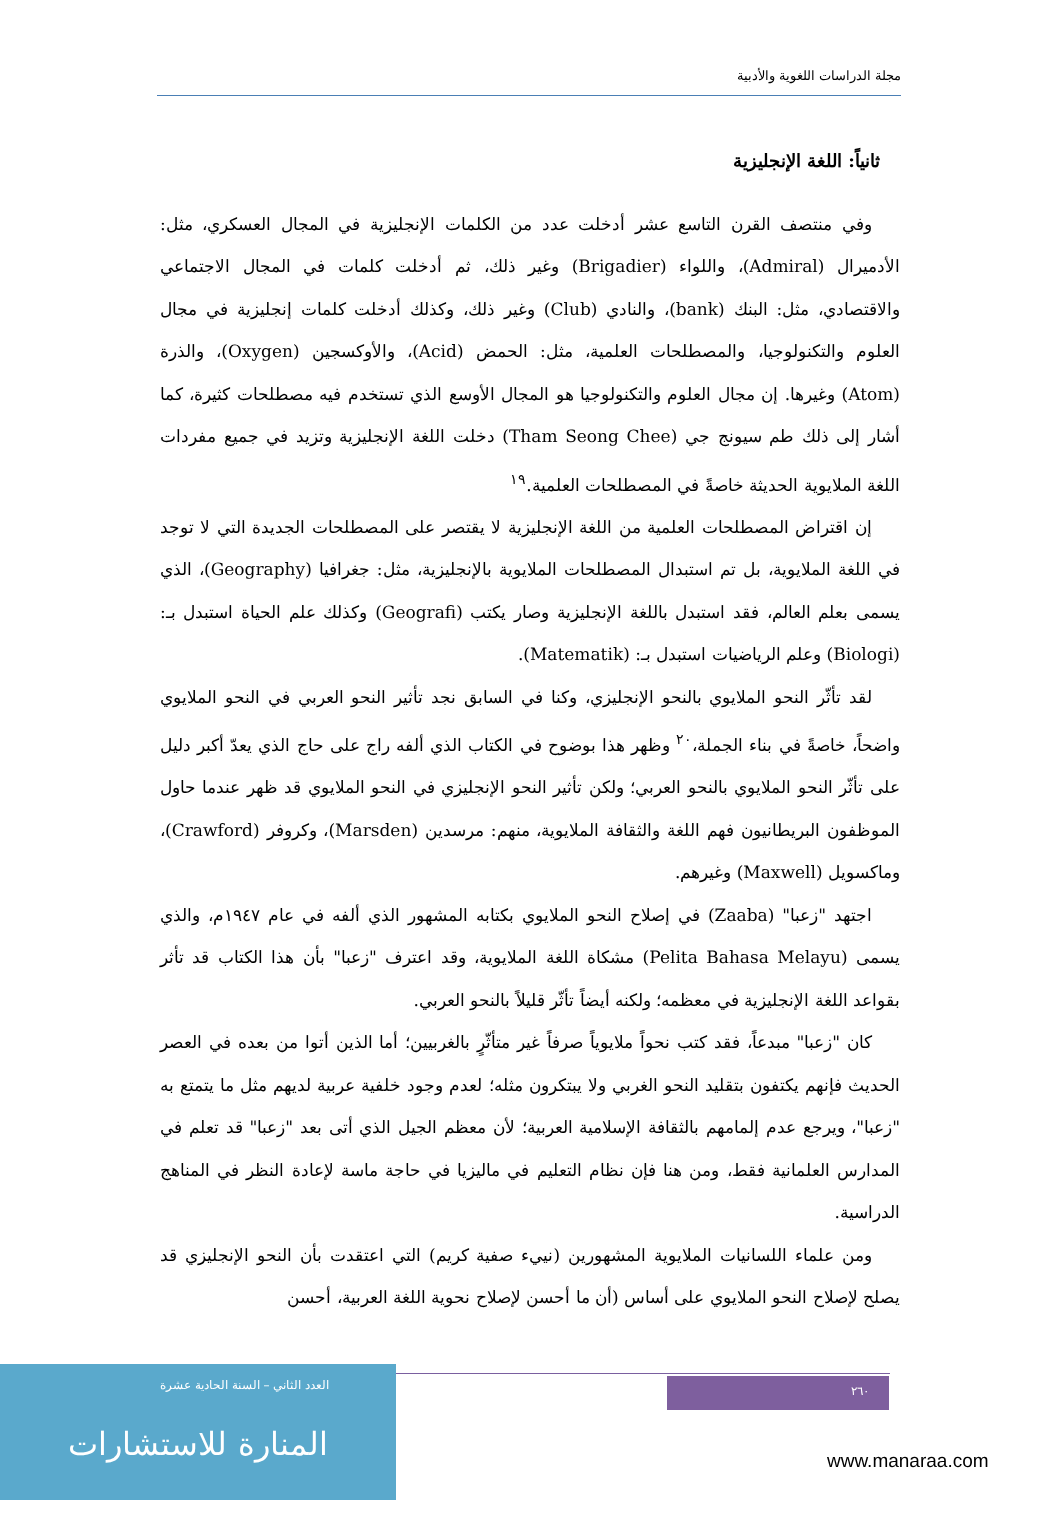مجلة الدراسات اللغوية والأدبية
ثانياً: اللغة الإنجليزية
وفي منتصف القرن التاسع عشر أدخلت عدد من الكلمات الإنجليزية في المجال العسكري، مثل: الأدميرال (Admiral)، واللواء (Brigadier) وغير ذلك، ثم أدخلت كلمات في المجال الاجتماعي والاقتصادي، مثل: البنك (bank)، والنادي (Club) وغير ذلك، وكذلك أدخلت كلمات إنجليزية في مجال العلوم والتكنولوجيا، والمصطلحات العلمية، مثل: الحمض (Acid)، والأوكسجين (Oxygen)، والذرة (Atom) وغيرها. إن مجال العلوم والتكنولوجيا هو المجال الأوسع الذي تستخدم فيه مصطلحات كثيرة، كما أشار إلى ذلك طم سيونج جي (Tham Seong Chee) دخلت اللغة الإنجليزية وتزيد في جميع مفردات اللغة الملايوية الحديثة خاصةً في المصطلحات العلمية.<sup>١٩</sup>
إن اقتراض المصطلحات العلمية من اللغة الإنجليزية لا يقتصر على المصطلحات الجديدة التي لا توجد في اللغة الملايوية، بل تم استبدال المصطلحات الملايوية بالإنجليزية، مثل: جغرافيا (Geography)، الذي يسمى بعلم العالم، فقد استبدل باللغة الإنجليزية وصار يكتب (Geografi) وكذلك علم الحياة استبدل بـ: (Biologi) وعلم الرياضيات استبدل بـ: (Matematik).
لقد تأثّر النحو الملايوي بالنحو الإنجليزي، وكنا في السابق نجد تأثير النحو العربي في النحو الملايوي واضحاً، خاصةً في بناء الجملة،<sup>٢٠</sup> وظهر هذا بوضوح في الكتاب الذي ألفه راج على حاج الذي يعدّ أكبر دليل على تأثّر النحو الملايوي بالنحو العربي؛ ولكن تأثير النحو الإنجليزي في النحو الملايوي قد ظهر عندما حاول الموظفون البريطانيون فهم اللغة والثقافة الملايوية، منهم: مرسدين (Marsden)، وكروفر (Crawford)، وماكسويل (Maxwell) وغيرهم.
اجتهد "زعبا" (Zaaba) في إصلاح النحو الملايوي بكتابه المشهور الذي ألفه في عام ١٩٤٧م، والذي يسمى (Pelita Bahasa Melayu) مشكاة اللغة الملايوية، وقد اعترف "زعبا" بأن هذا الكتاب قد تأثر بقواعد اللغة الإنجليزية في معظمه؛ ولكنه أيضاً تأثّر قليلاً بالنحو العربي.
كان "زعبا" مبدعاً، فقد كتب نحواً ملايوياً صرفاً غير متأثّرٍ بالغربيين؛ أما الذين أتوا من بعده في العصر الحديث فإنهم يكتفون بتقليد النحو الغربي ولا يبتكرون مثله؛ لعدم وجود خلفية عربية لديهم مثل ما يتمتع به "زعبا"، ويرجع عدم إلمامهم بالثقافة الإسلامية العربية؛ لأن معظم الجيل الذي أتى بعد "زعبا" قد تعلم في المدارس العلمانية فقط، ومن هنا فإن نظام التعليم في ماليزيا في حاجة ماسة لإعادة النظر في المناهج الدراسية.
ومن علماء اللسانيات الملايوية المشهورين (نييء صفية كريم) التي اعتقدت بأن النحو الإنجليزي قد يصلح لإصلاح النحو الملايوي على أساس (أن ما أحسن لإصلاح نحوية اللغة العربية، أحسن
٢٦٠
المنارة للاستشارات
العدد الثاني – السنة الحادية عشرة
www.manaraa.com